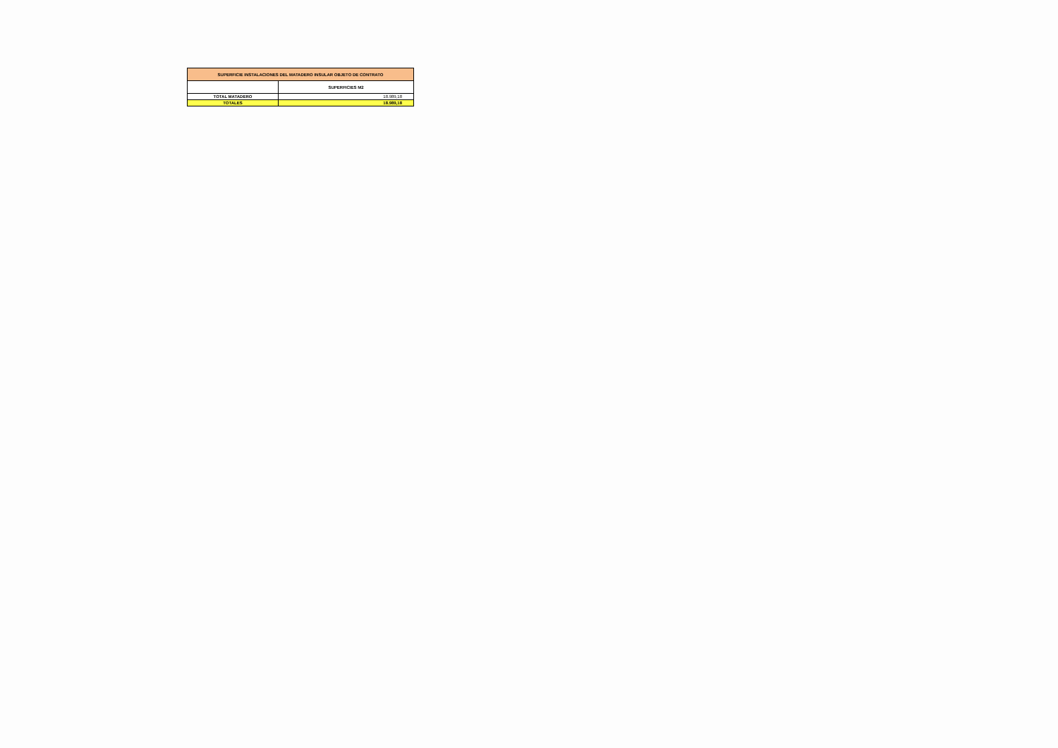| SUPERFICIE INSTALACIONES DEL MATADERO INSULAR OBJETO DE CONTRATO | |
| --- | --- |
| | SUPERFICIES M2 |
| TOTAL MATADERO | 18.989,18 |
| TOTALES | 18.989,18 |